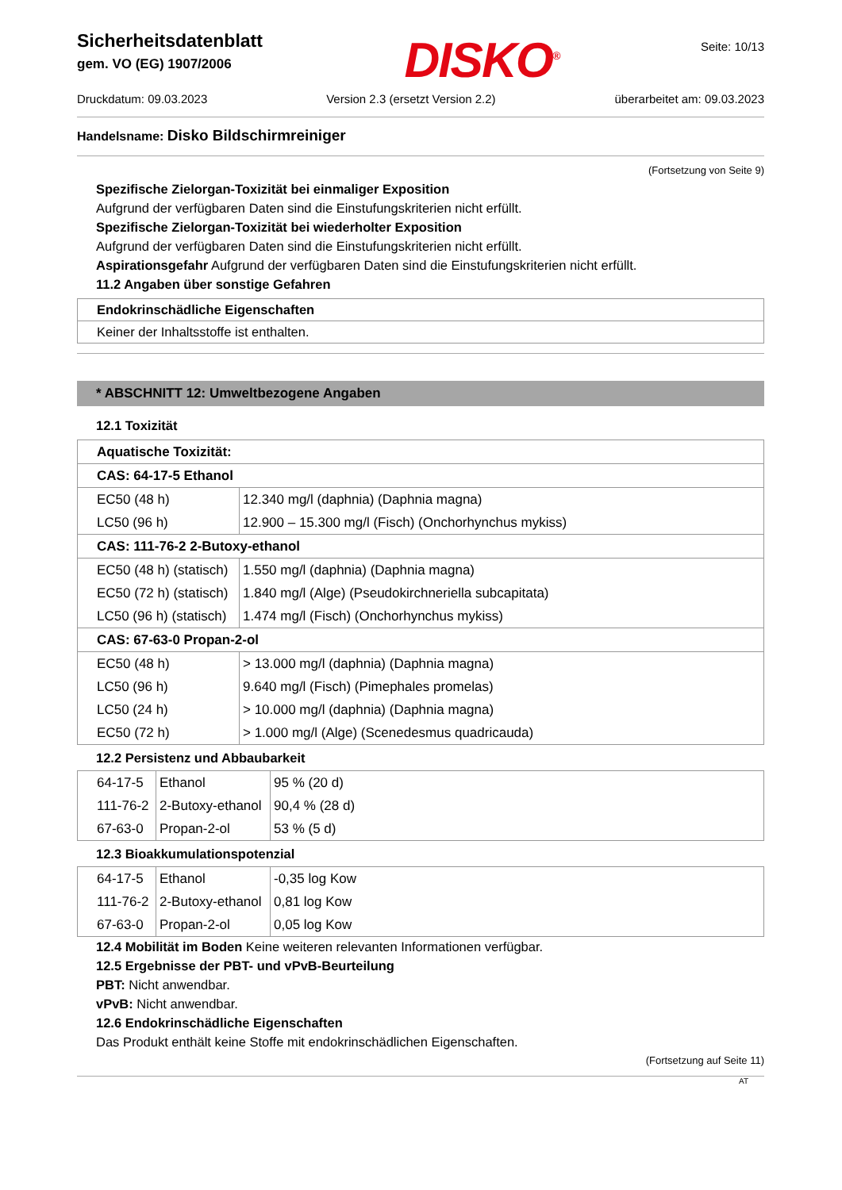Sicherheitsdatenblatt
gem. VO (EG) 1907/2006
DISKO<sup>®</sup>
Seite: 10/13
Druckdatum: 09.03.2023 Version 2.3 (ersetzt Version 2.2) überarbeitet am: 09.03.2023
Handelsname: Disko Bildschirmreiniger
(Fortsetzung von Seite 9)
Spezifische Zielorgan-Toxizität bei einmaliger Exposition
Aufgrund der verfügbaren Daten sind die Einstufungskriterien nicht erfüllt.
Spezifische Zielorgan-Toxizität bei wiederholter Exposition
Aufgrund der verfügbaren Daten sind die Einstufungskriterien nicht erfüllt.
Aspirationsgefahr Aufgrund der verfügbaren Daten sind die Einstufungskriterien nicht erfüllt.
11.2 Angaben über sonstige Gefahren
Endokrinschädliche Eigenschaften
Keiner der Inhaltsstoffe ist enthalten.
* ABSCHNITT 12: Umweltbezogene Angaben
12.1 Toxizität
| Aquatische Toxizität: | |
| CAS: 64-17-5 Ethanol | |
| EC50 (48 h) | 12.340 mg/l (daphnia) (Daphnia magna) |
| LC50 (96 h) | 12.900 – 15.300 mg/l (Fisch) (Onchorhynchus mykiss) |
| CAS: 111-76-2 2-Butoxy-ethanol | |
| EC50 (48 h) (statisch) | 1.550 mg/l (daphnia) (Daphnia magna) |
| EC50 (72 h) (statisch) | 1.840 mg/l (Alge) (Pseudokirchneriella subcapitata) |
| LC50 (96 h) (statisch) | 1.474 mg/l (Fisch) (Onchorhynchus mykiss) |
| CAS: 67-63-0 Propan-2-ol | |
| EC50 (48 h) | > 13.000 mg/l (daphnia) (Daphnia magna) |
| LC50 (96 h) | 9.640 mg/l (Fisch) (Pimephales promelas) |
| LC50 (24 h) | > 10.000 mg/l (daphnia) (Daphnia magna) |
| EC50 (72 h) | > 1.000 mg/l (Alge) (Scenedesmus quadricauda) |
12.2 Persistenz und Abbaubarkeit
| 64-17-5 | Ethanol | 95 % (20 d) |
| 111-76-2 | 2-Butoxy-ethanol | 90,4 % (28 d) |
| 67-63-0 | Propan-2-ol | 53 % (5 d) |
12.3 Bioakkumulationspotenzial
| 64-17-5 | Ethanol | -0,35 log Kow |
| 111-76-2 | 2-Butoxy-ethanol | 0,81 log Kow |
| 67-63-0 | Propan-2-ol | 0,05 log Kow |
12.4 Mobilität im Boden Keine weiteren relevanten Informationen verfügbar.
12.5 Ergebnisse der PBT- und vPvB-Beurteilung
PBT: Nicht anwendbar.
vPvB: Nicht anwendbar.
12.6 Endokrinschädliche Eigenschaften
Das Produkt enthält keine Stoffe mit endokrinschädlichen Eigenschaften.
(Fortsetzung auf Seite 11)
AT